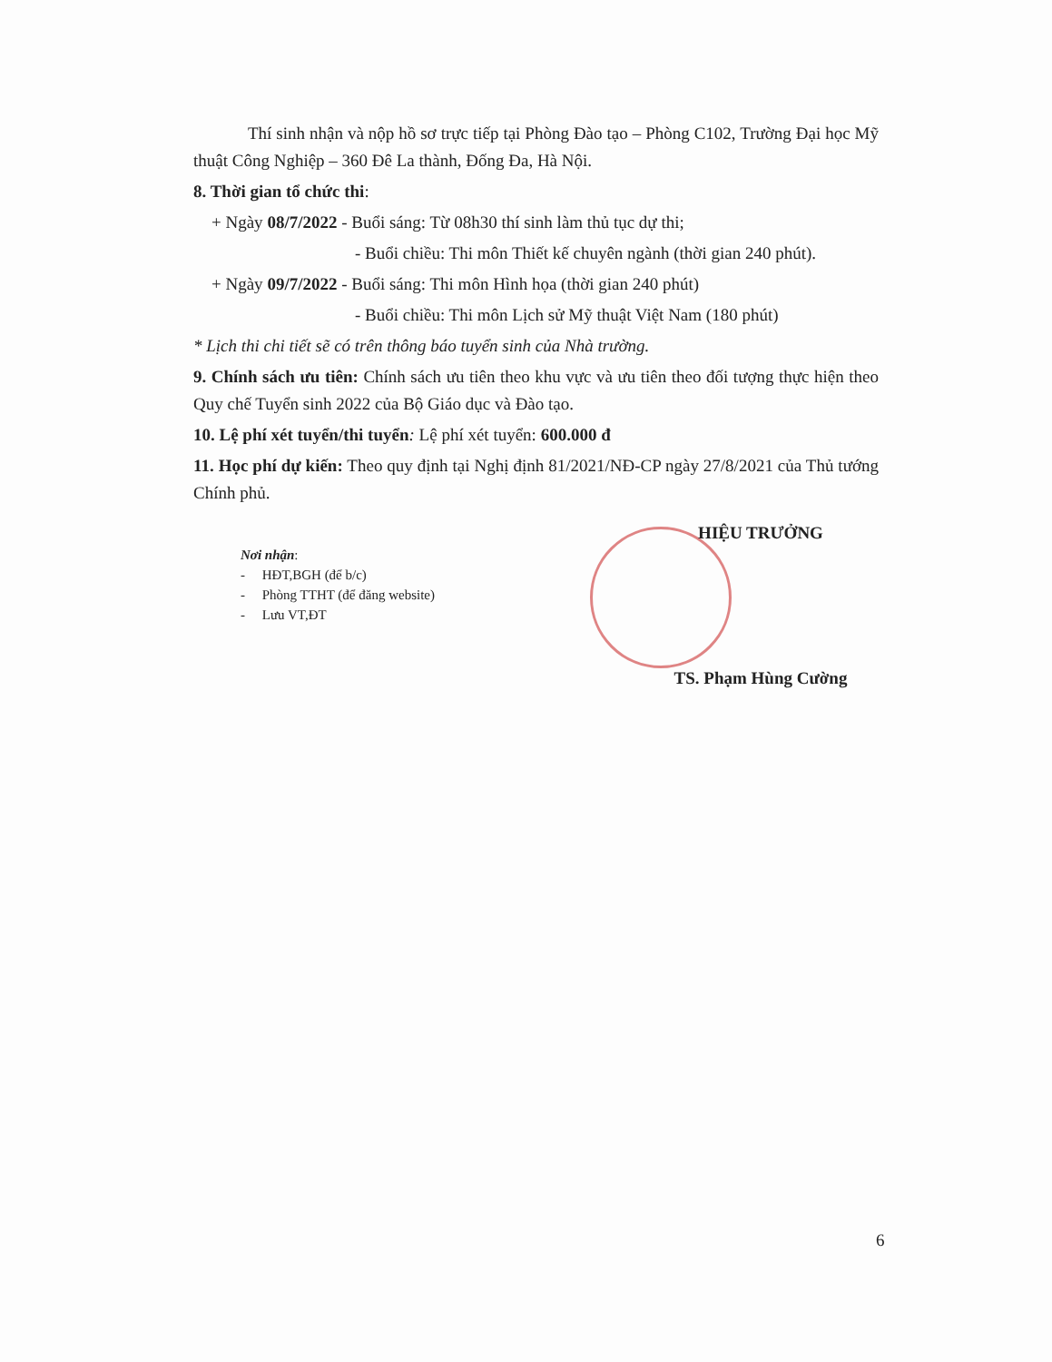Thí sinh nhận và nộp hồ sơ trực tiếp tại Phòng Đào tạo – Phòng C102, Trường Đại học Mỹ thuật Công Nghiệp – 360 Đê La thành, Đống Đa, Hà Nội.
8. Thời gian tổ chức thi:
+ Ngày 08/7/2022 - Buổi sáng: Từ 08h30 thí sinh làm thủ tục dự thi;
- Buổi chiều: Thi môn Thiết kế chuyên ngành (thời gian 240 phút).
+ Ngày 09/7/2022 - Buổi sáng: Thi môn Hình họa (thời gian 240 phút)
- Buổi chiều: Thi môn Lịch sử Mỹ thuật Việt Nam (180 phút)
* Lịch thi chi tiết sẽ có trên thông báo tuyển sinh của Nhà trường.
9. Chính sách ưu tiên: Chính sách ưu tiên theo khu vực và ưu tiên theo đối tượng thực hiện theo Quy chế Tuyển sinh 2022 của Bộ Giáo dục và Đào tạo.
10. Lệ phí xét tuyển/thi tuyển: Lệ phí xét tuyển: 600.000 đ
11. Học phí dự kiến: Theo quy định tại Nghị định 81/2021/NĐ-CP ngày 27/8/2021 của Thủ tướng Chính phủ.
Nơi nhận:
- HĐT,BGH (để b/c)
- Phòng TTHT (để đăng website)
- Lưu VT,ĐT
HIỆU TRƯỞNG
TS. Phạm Hùng Cường
6